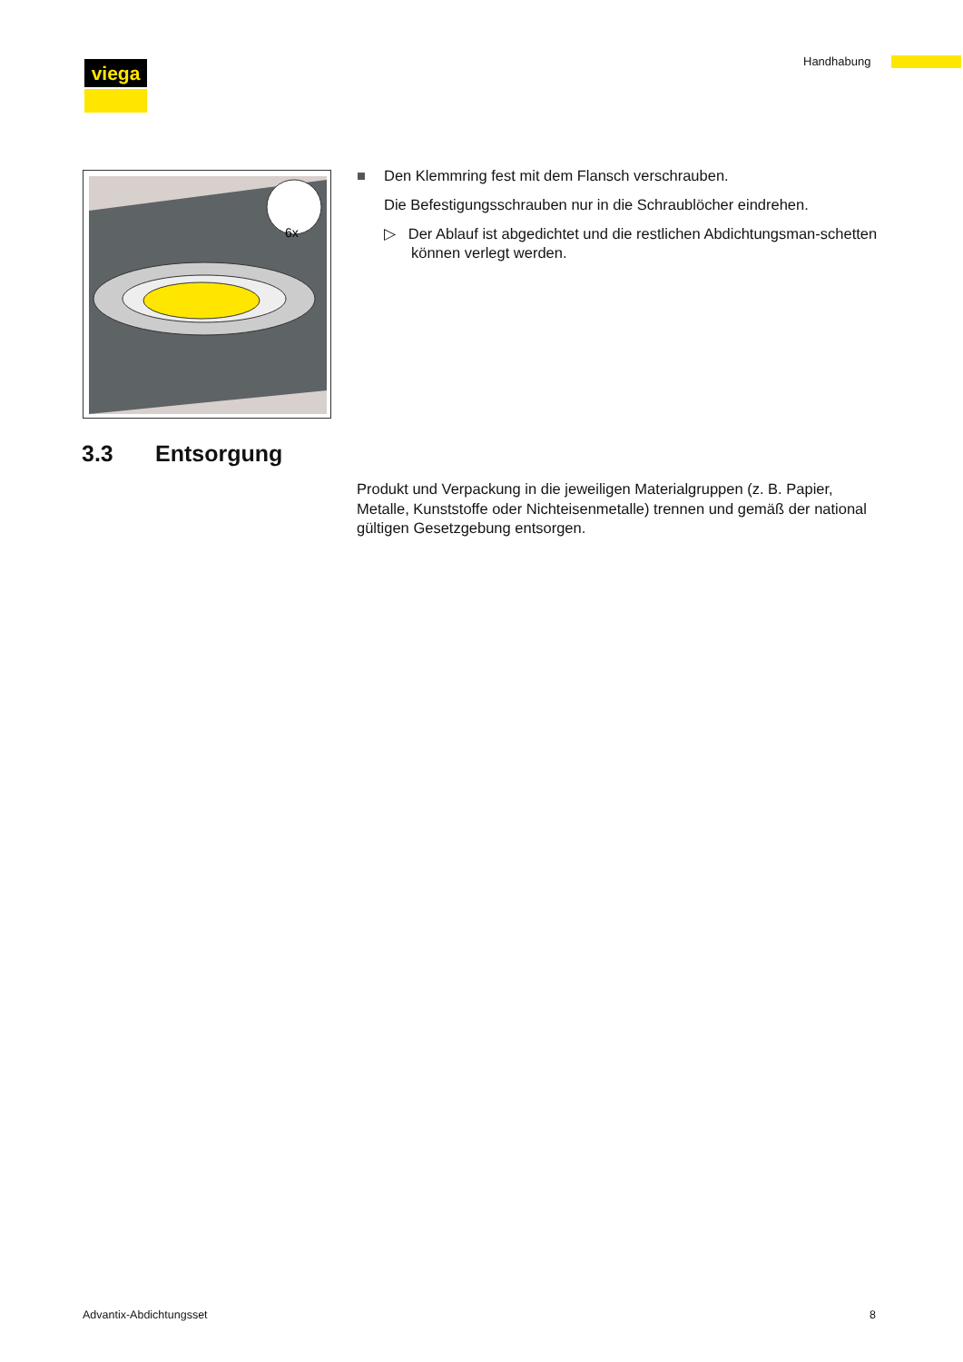viega Handhabung
6x
■ Den Klemmring fest mit dem Flansch verschrauben.
Die Befestigungsschrauben nur in die Schraublöcher eindrehen.
▷ Der Ablauf ist abgedichtet und die restlichen Abdichtungsman-schetten können verlegt werden.
3.3 Entsorgung
Produkt und Verpackung in die jeweiligen Materialgruppen (z. B. Papier, Metalle, Kunststoffe oder Nichteisenmetalle) trennen und gemäß der national gültigen Gesetzgebung entsorgen.
Advantix-Abdichtungsset 8